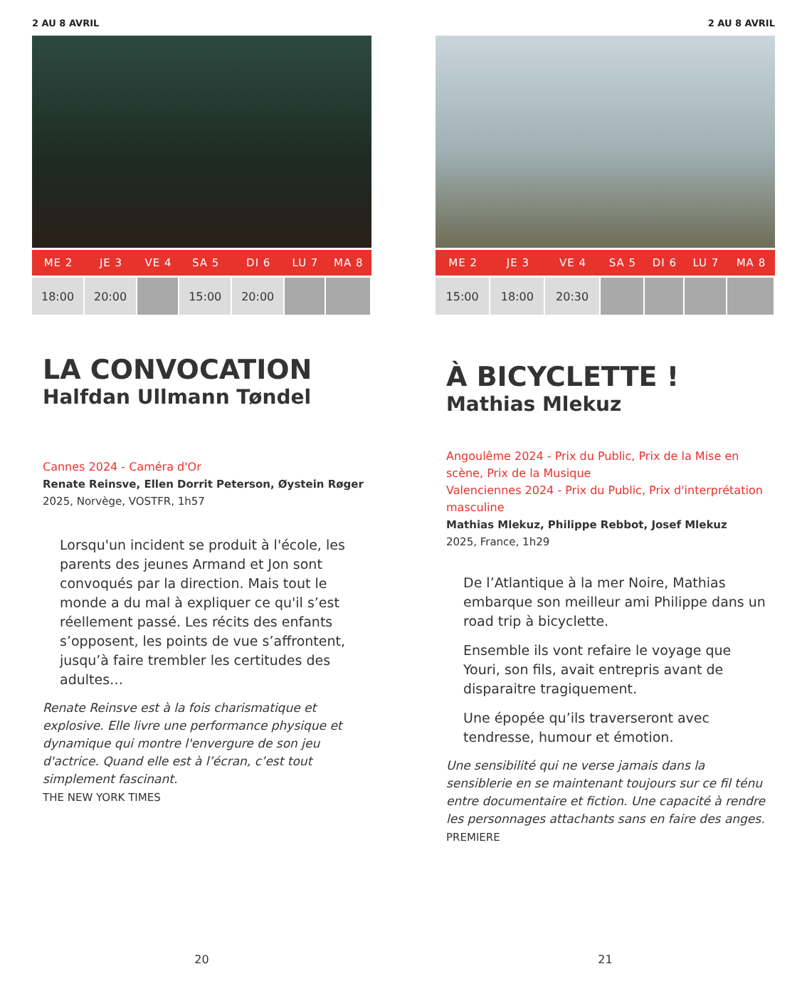2 AU 8 AVRIL
| ME 2 | JE 3 | VE 4 | SA 5 | DI 6 | LU 7 | MA 8 |
| --- | --- | --- | --- | --- | --- | --- |
| 18:00 | 20:00 | | 15:00 | 20:00 | | |
LA CONVOCATION
Halfdan Ullmann Tøndel
Cannes 2024 - Caméra d'Or
Renate Reinsve, Ellen Dorrit Peterson, Øystein Røger
2025, Norvège, VOSTFR, 1h57
Lorsqu'un incident se produit à l'école, les parents des jeunes Armand et Jon sont convoqués par la direction. Mais tout le monde a du mal à expliquer ce qu'il s’est réellement passé. Les récits des enfants s’opposent, les points de vue s’affrontent, jusqu’à faire trembler les certitudes des adultes…
Renate Reinsve est à la fois charismatique et explosive. Elle livre une performance physique et dynamique qui montre l'envergure de son jeu d'actrice. Quand elle est à l’écran, c’est tout simplement fascinant.
THE NEW YORK TIMES
20
2 AU 8 AVRIL
| ME 2 | JE 3 | VE 4 | SA 5 | DI 6 | LU 7 | MA 8 |
| --- | --- | --- | --- | --- | --- | --- |
| 15:00 | 18:00 | 20:30 | | | | |
À BICYCLETTE !
Mathias Mlekuz
Angoulême 2024 - Prix du Public, Prix de la Mise en scène, Prix de la Musique
Valenciennes 2024 - Prix du Public, Prix d'interprétation masculine
Mathias Mlekuz, Philippe Rebbot, Josef Mlekuz
2025, France, 1h29
De l’Atlantique à la mer Noire, Mathias embarque son meilleur ami Philippe dans un road trip à bicyclette.
Ensemble ils vont refaire le voyage que Youri, son fils, avait entrepris avant de disparaitre tragiquement.
Une épopée qu’ils traverseront avec tendresse, humour et émotion.
Une sensibilité qui ne verse jamais dans la sensiblerie en se maintenant toujours sur ce fil ténu entre documentaire et fiction. Une capacité à rendre les personnages attachants sans en faire des anges.
PREMIERE
21